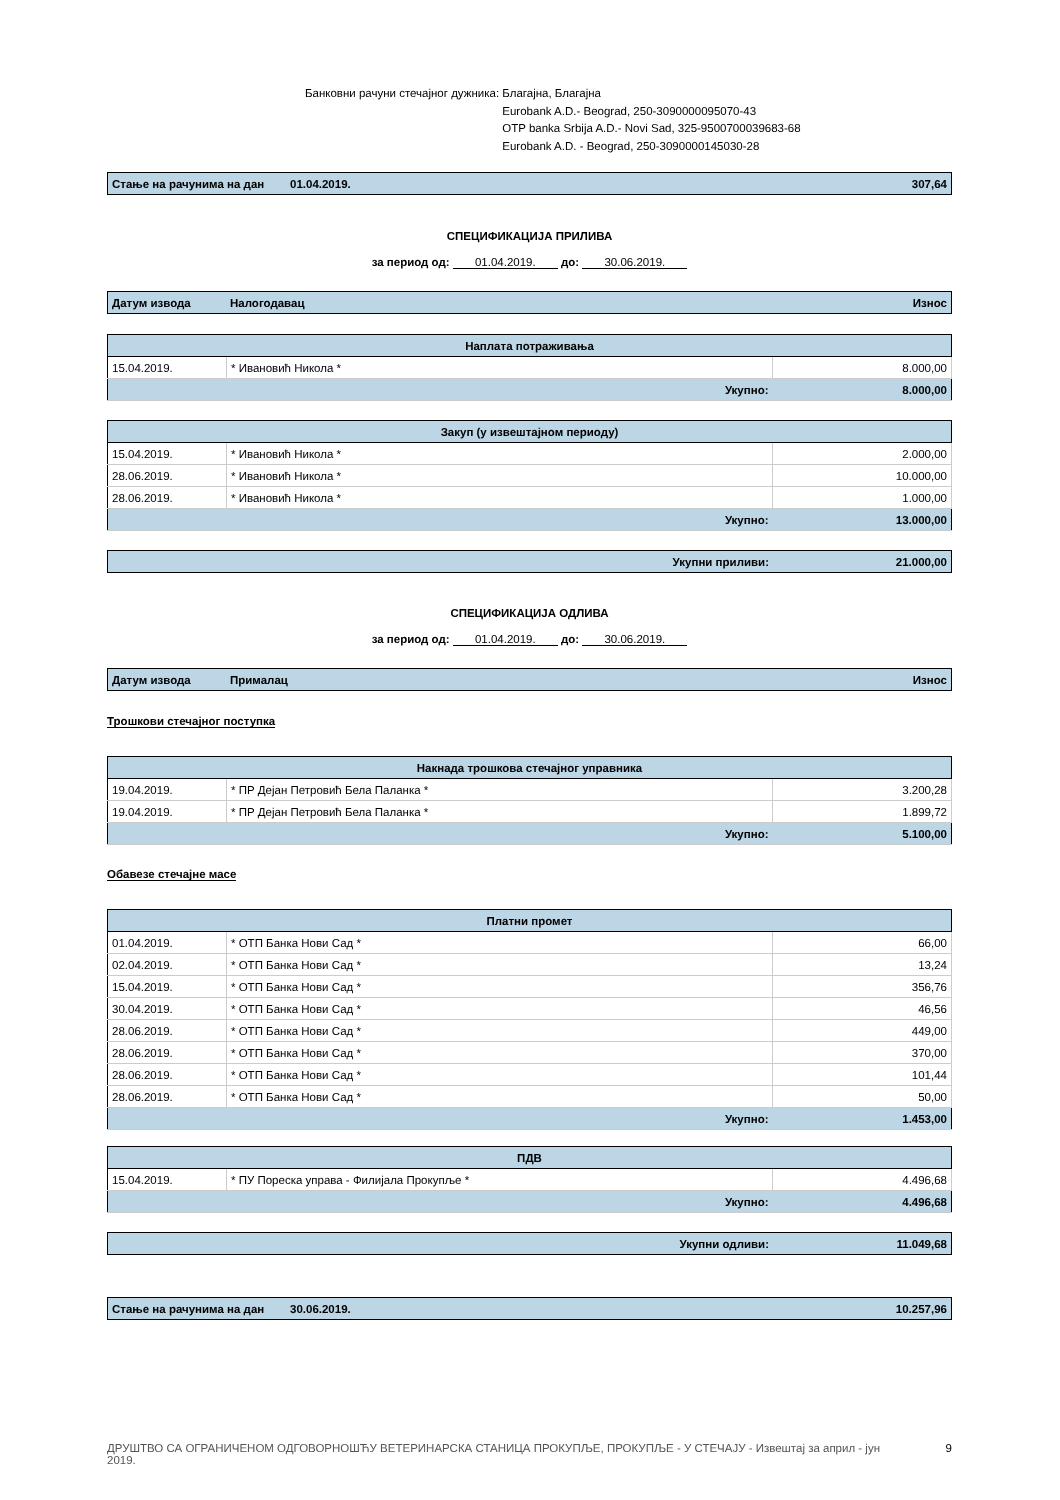Банковни рачуни стечајног дужника: Благајна, Благајна
Eurobank A.D.- Beograd, 250-3090000095070-43
OTP banka Srbija A.D.- Novi Sad, 325-9500700039683-68
Eurobank A.D. - Beograd, 250-3090000145030-28
| Стање на рачунима на дан | 01.04.2019. | 307,64 |
СПЕЦИФИКАЦИЈА ПРИЛИВА
за период од: 01.04.2019. до: 30.06.2019.
| Датум извода | Налогодавац | Износ |
| Наплата потраживања | | |
| --- | --- | --- |
| 15.04.2019. | * Ивановић Никола * | 8.000,00 |
| Укупно: | | 8.000,00 |
| Закуп (у извештајном периоду) | | |
| --- | --- | --- |
| 15.04.2019. | * Ивановић Никола * | 2.000,00 |
| 28.06.2019. | * Ивановић Никола * | 10.000,00 |
| 28.06.2019. | * Ивановић Никола * | 1.000,00 |
| Укупно: | | 13.000,00 |
| Укупни приливи: | 21.000,00 |
СПЕЦИФИКАЦИЈА ОДЛИВА
за период од: 01.04.2019. до: 30.06.2019.
| Датум извода | Прималац | Износ |
Трошкови стечајног поступка
| Накнада трошкова стечајног управника | | |
| --- | --- | --- |
| 19.04.2019. | * ПР Дејан Петровић Бела Паланка * | 3.200,28 |
| 19.04.2019. | * ПР Дејан Петровић Бела Паланка * | 1.899,72 |
| Укупно: | | 5.100,00 |
Обавезе стечајне масе
| Платни промет | | |
| --- | --- | --- |
| 01.04.2019. | * ОТП Банка Нови Сад * | 66,00 |
| 02.04.2019. | * ОТП Банка Нови Сад * | 13,24 |
| 15.04.2019. | * ОТП Банка Нови Сад * | 356,76 |
| 30.04.2019. | * ОТП Банка Нови Сад * | 46,56 |
| 28.06.2019. | * ОТП Банка Нови Сад * | 449,00 |
| 28.06.2019. | * ОТП Банка Нови Сад * | 370,00 |
| 28.06.2019. | * ОТП Банка Нови Сад * | 101,44 |
| 28.06.2019. | * ОТП Банка Нови Сад * | 50,00 |
| Укупно: | | 1.453,00 |
| ПДВ | | |
| --- | --- | --- |
| 15.04.2019. | * ПУ Пореска управа - Филијала Прокупље * | 4.496,68 |
| Укупно: | | 4.496,68 |
| Укупни одливи: | 11.049,68 |
| Стање на рачунима на дан | 30.06.2019. | 10.257,96 |
ДРУШТВО СА ОГРАНИЧЕНОМ ОДГОВОРНОШЋУ ВЕТЕРИНАРСКА СТАНИЦА ПРОКУПЉЕ, ПРОКУПЉЕ - У СТЕЧАЈУ - Извештај за април - јун 2019. 9